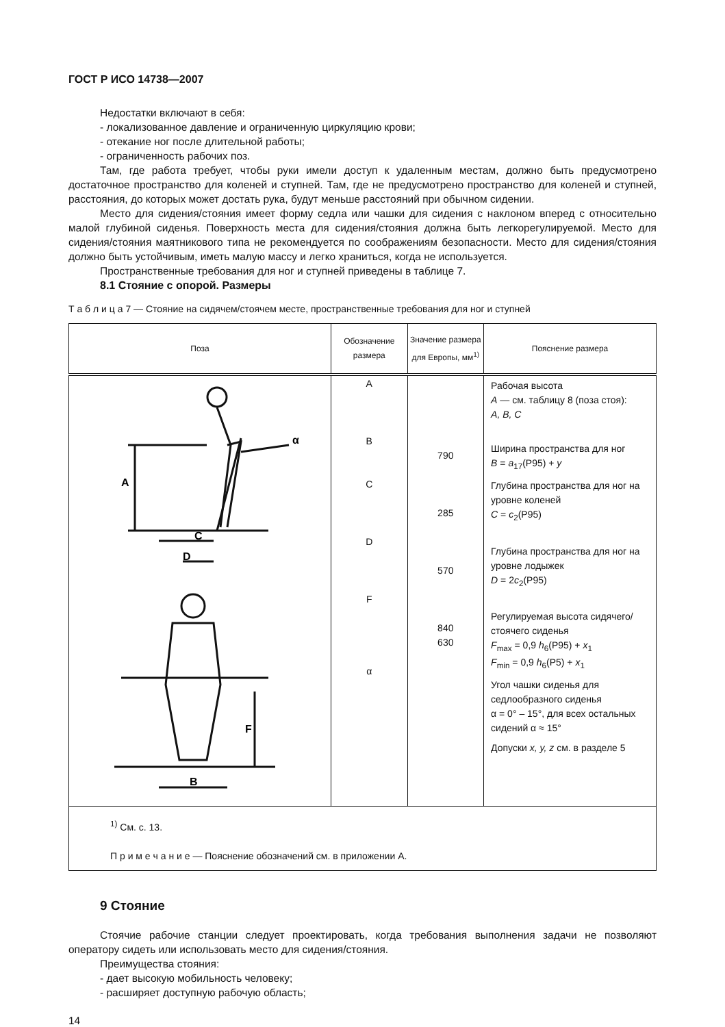ГОСТ Р ИСО 14738—2007
Недостатки включают в себя:
- локализованное давление и ограниченную циркуляцию крови;
- отекание ног после длительной работы;
- ограниченность рабочих поз.
Там, где работа требует, чтобы руки имели доступ к удаленным местам, должно быть предусмотрено достаточное пространство для коленей и ступней. Там, где не предусмотрено пространство для коленей и ступней, расстояния, до которых может достать рука, будут меньше расстояний при обычном сидении.
Место для сидения/стояния имеет форму седла или чашки для сидения с наклоном вперед с относительно малой глубиной сиденья. Поверхность места для сидения/стояния должна быть легкорегулируемой. Место для сидения/стояния маятникового типа не рекомендуется по соображениям безопасности. Место для сидения/стояния должно быть устойчивым, иметь малую массу и легко храниться, когда не используется.
Пространственные требования для ног и ступней приведены в таблице 7.
8.1 Стояние с опорой. Размеры
Т а б л и ц а 7 — Стояние на сидячем/стоячем месте, пространственные требования для ног и ступней
| Поза | Обозначение размера | Значение размера для Европы, мм<sup>1)</sup> | Пояснение размера |
| --- | --- | --- | --- |
| A α C D F B | A B C D F α | 790 285 570 840 630 | Рабочая высота A — см. таблицу 8 (поза стоя): A, B, C Ширина пространства для ног B = a<sub>17</sub>(P95) + y Глубина пространства для ног на уровне коленей C = c<sub>2</sub>(P95) Глубина пространства для ног на уровне лодыжек D = 2 c<sub>2</sub>(P95) Регулируемая высота сидячего/стоячего сиденья F<sub>max</sub> = 0,9 h<sub>6</sub>(P95) + x<sub>1</sub> F<sub>min</sub> = 0,9 h<sub>6</sub>(P5) + x<sub>1</sub> Угол чашки сиденья для седлообразного сиденья α = 0° – 15°, для всех остальных сидений α ≈ 15° Допуски x, y, z см. в разделе 5 |
| <sup>1)</sup> См. с. 13. П р и м е ч а н и е — Пояснение обозначений см. в приложении А. | | | |
9 Стояние
Стоячие рабочие станции следует проектировать, когда требования выполнения задачи не позволяют оператору сидеть или использовать место для сидения/стояния.
Преимущества стояния:
- дает высокую мобильность человеку;
- расширяет доступную рабочую область;
14